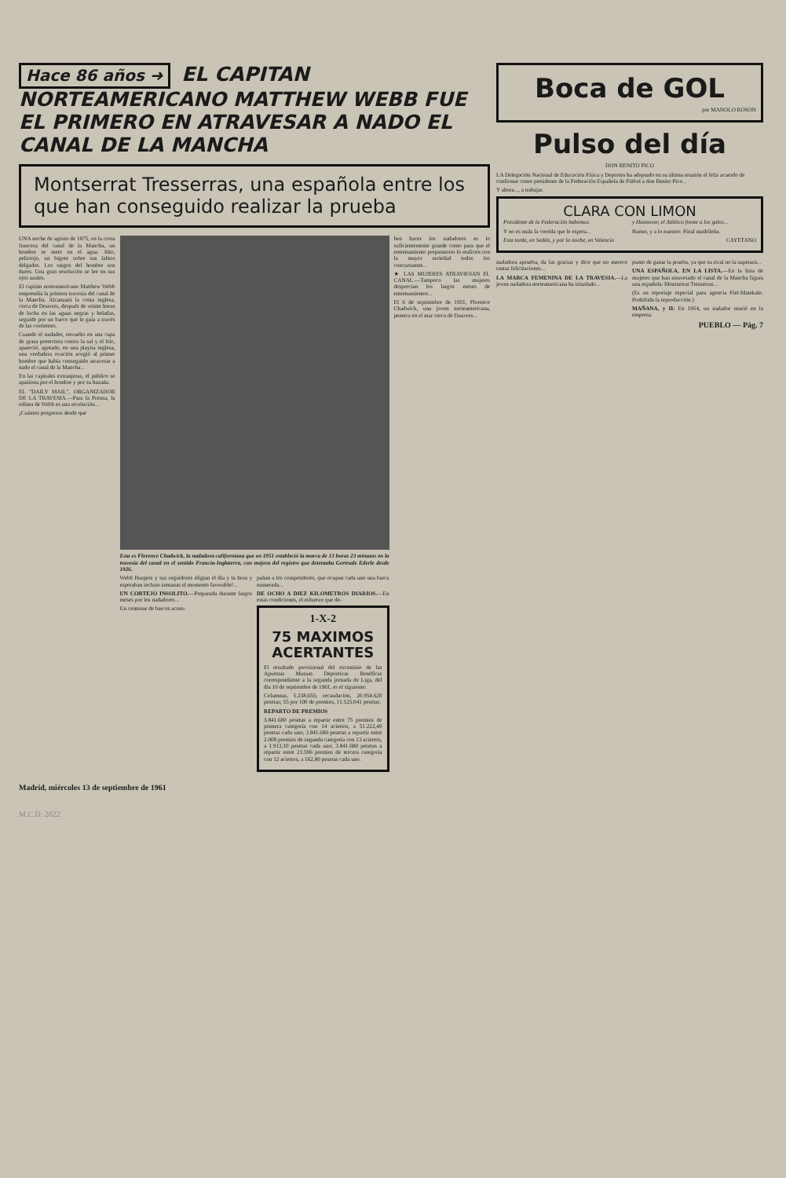Hace 86 años ➜ EL CAPITAN NORTEAMERICANO MATTHEW WEBB FUE EL PRIMERO EN ATRAVESAR A NADO EL CANAL DE LA MANCHA
Montserrat Tresserras, una española entre los que han conseguido realizar la prueba
UNA noche de agosto de 1875, en la costa francesa del canal de la Mancha, un hombre se mete en el agua. Alto, pelirrojo, un bigote sobre sus labios delgados. Los rasgos del hombre son duros. Una gran resolución se lee en sus ojos azules.
El capitán norteamericano Matthew Webb emprendía la primera travesía del canal de la Mancha. Alcanzará la costa inglesa, cerca de Douvres, después de veinte horas de lucha en las aguas negras y heladas, seguido por un barco que le guía a través de las corrientes.
Cuando el nadador, envuelto en una capa de grasa protectora contra la sal y el frío, apareció, agotado, en una playita inglesa, una verdadera ovación acogió al primer hombre que había conseguido atravesar a nado el canal de la Mancha...
En las capitales extranjeras, el público se apasiona por el hombre y por su hazaña.
EL "DAILY MAIL", ORGANIZADOR DE LA TRAVESIA.—Para la Prensa, la odisea de Webb es una revelación...
¡Cuántos progresos desde que
Esta es Florence Chadwick, la nadadora californiana que en 1951 estableció la marca de 13 horas 23 minutos en la travesía del canal en el sentido Francia-Inglaterra, con mejora del registro que detentaba Gertrude Ederle desde 1926.
Webb Burgess y sus seguidores eligían el día y la hora y esperaban incluso semanas el momento favorable!...
UN CORTEJO INSOLITO.—Preparada durante largos meses por los nadadores...
Un centenar de barcos acom-
pañan a los competidores, que ocupan cada uno una barca numerada...
DE OCHO A DIEZ KILOMETROS DIARIOS.—En estas condiciones, el esfuerzo que de-
1-X-2
75 MAXIMOS ACERTANTES
El resultado provisional del escrutinio de las Apuestas Mutuas Deportivas Benéficas correspondiente a la segunda jornada de Liga, del día 10 de septiembre de 1961, es el siguiente:
Columnas, 5.238.655; recaudación, 20.954.620 pesetas; 55 por 100 de premios, 11.525.041 pesetas.
REPARTO DE PREMIOS
3.841.680 pesetas a repartir entre 75 premios de primera categoría con 14 aciertos, a 51.222,40 pesetas cada uno; 3.841.680 pesetas a repartir entre 2.008 premios de segunda categoría con 13 aciertos, a 1.913,10 pesetas cada uno; 3.841.680 pesetas a repartir entre 23.596 premios de tercera categoría con 12 aciertos, a 162,80 pesetas cada uno.
ben hacer los nadadores es lo suficientemente grande como para que el entrenamiento preparatorio lo realicen con la mayor seriedad todos los concursantes...
★ LAS MUJERES ATRAVIESAN EL CANAL.—Tampoco las mujeres desprecian los largos meses de entrenamientos...
El 6 de septiembre de 1951, Florence Chadwick, una joven norteamericana, penetra en el mar cerca de Dauvres...
Madrid, miércoles 13 de septiembre de 1961
Boca de GOL
por MANOLO ROSON
Pulso del día
DON BENITO PICO
LA Delegación Nacional de Educación Física y Deportes ha adoptado en su última reunión el feliz acuerdo de confirmar como presidente de la Federación Española de Fútbol a don Benito Pico...
Y ahora..., a trabajar.
CLARA CON LIMON
Presidente de la Federación habemus.
Y no es mala la corrida que le espera...
Esta tarde, en Sedán, y por la noche, en Valencia
y Hannover, el Atlético frente a los galos...
Bueno, y a lo nuestro: Final madrileña.
CAYETANO
nadadora aprueba, da las gracias y dice que no merece tantas felicitaciones...
LA MARCA FEMENINA DE LA TRAVESIA.—La joven nadadora norteamericana ha triunfado...
punto de ganar la prueba, ya que su rival no la superará...
UNA ESPAÑOLA, EN LA LISTA.—En la lista de mujeres que han atravesado el canal de la Mancha figura una española: Montserrat Tresserras...
(Es un reportaje especial para agencia Fiel-Matekalo. Prohibida la reproducción.)
MAÑANA, y II: En 1954, un nadador murió en la empresa.
PUEBLO — Pág. 7
M.C.D. 2022